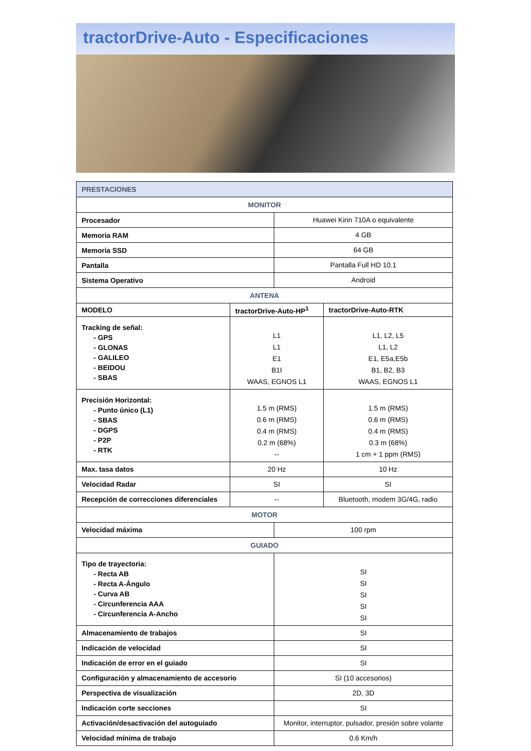tractorDrive-Auto - Especificaciones
| PRESTACIONES | | | |
| --- | --- | --- | --- |
| MONITOR | | | |
| Procesador | | Huawei Kirin 710A o equivalente | |
| Memoria RAM | | 4 GB | |
| Memoria SSD | | 64 GB | |
| Pantalla | | Pantalla Full HD 10.1 | |
| Sistema Operativo | | Android | |
| ANTENA | | | |
| MODELO | tractorDrive-Auto-HP<sup>1</sup> | | tractorDrive-Auto-RTK |
| Tracking de señal: - GPS - GLONAS - GALILEO - BEIDOU - SBAS | L1 L1 E1 B1I WAAS, EGNOS L1 | | L1, L2, L5 L1, L2 E1, E5a,E5b B1, B2, B3 WAAS, EGNOS L1 |
| Precisión Horizontal: - Punto único (L1) - SBAS - DGPS - P2P - RTK | 1.5 m (RMS) 0.6 m (RMS) 0.4 m (RMS) 0.2 m (68%) -- | | 1.5 m (RMS) 0.6 m (RMS) 0.4 m (RMS) 0.3 m (68%) 1 cm + 1 ppm (RMS) |
| Max. tasa datos | 20 Hz | | 10 Hz |
| Velocidad Radar | SI | | SI |
| Recepción de correcciones diferenciales | -- | | Bluetooth, modem 3G/4G, radio |
| MOTOR | | | |
| Velocidad máxima | | 100 rpm | |
| GUIADO | | | |
| Tipo de trayectoria: - Recta AB - Recta A-Ángulo - Curva AB - Circunferencia AAA - Circunferencia A-Ancho | | SI SI SI SI SI | |
| Almacenamiento de trabajos | | SI | |
| Indicación de velocidad | | SI | |
| Indicación de error en el guiado | | SI | |
| Configuración y almacenamiento de accesorio | | SI (10 accesorios) | |
| Perspectiva de visualización | | 2D, 3D | |
| Indicación corte secciones | | SI | |
| Activación/desactivación del autoguiado | | Monitor, interruptor, pulsador, presión sobre volante | |
| Velocidad mínima de trabajo | | 0.6 Km/h | |